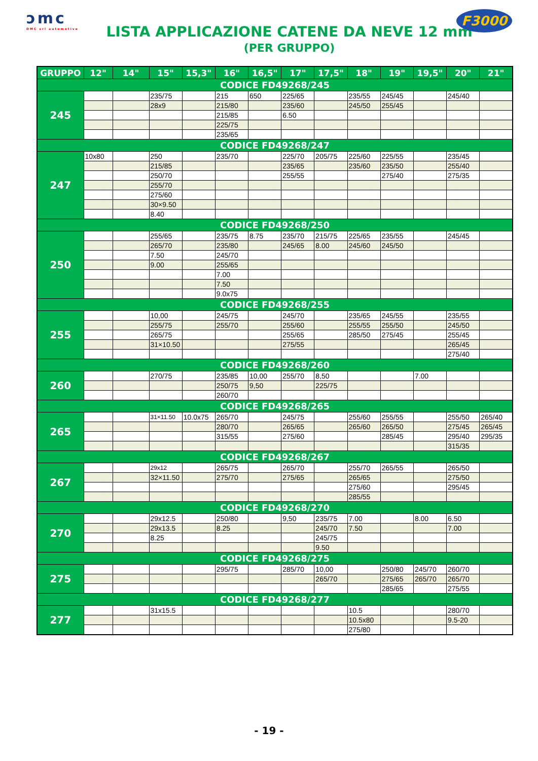ɔmc
DMC srl automotive
LISTA APPLICAZIONE CATENE DA NEVE 12 mm
(PER GRUPPO)
F3000
| GRUPPO | 12" | 14" | 15" | 15,3" | 16" | 16,5" | 17" | 17,5" | 18" | 19" | 19,5" | 20" | 21" |
| --- | --- | --- | --- | --- | --- | --- | --- | --- | --- | --- | --- | --- | --- |
| CODICE FD49268/245 | | | | | | | | | | | | | |
| 245 | | | 235/75 | | 215 | 650 | 225/65 | | 235/55 | 245/45 | | 245/40 | |
| | | | 28x9 | | 215/80 | | 235/60 | | 245/50 | 255/45 | | | |
| | | | | | 215/85 | | 6.50 | | | | | | |
| | | | | | 225/75 | | | | | | | | |
| | | | | | 235/65 | | | | | | | | |
| CODICE FD49268/247 | | | | | | | | | | | | | |
| 247 | 10x80 | | 250 | | 235/70 | | 225/70 | 205/75 | 225/60 | 225/55 | | 235/45 | |
| | | | 215/85 | | | | 235/65 | | 235/60 | 235/50 | | 255/40 | |
| | | | 250/70 | | | | 255/55 | | | 275/40 | | 275/35 | |
| | | | 255/70 | | | | | | | | | | |
| | | | 275/60 | | | | | | | | | | |
| | | | 30×9.50 | | | | | | | | | | |
| | | | 8.40 | | | | | | | | | | |
| CODICE FD49268/250 | | | | | | | | | | | | | |
| 250 | | | 255/65 | | 235/75 | 8.75 | 235/70 | 215/75 | 225/65 | 235/55 | | 245/45 | |
| | | | 265/70 | | 235/80 | | 245/65 | 8.00 | 245/60 | 245/50 | | | |
| | | | 7.50 | | 245/70 | | | | | | | | |
| | | | 9.00 | | 255/65 | | | | | | | | |
| | | | | | 7.00 | | | | | | | | |
| | | | | | 7.50 | | | | | | | | |
| | | | | | 9.0x75 | | | | | | | | |
| CODICE FD49268/255 | | | | | | | | | | | | | |
| 255 | | | 10,00 | | 245/75 | | 245/70 | | 235/65 | 245/55 | | 235/55 | |
| | | | 255/75 | | 255/70 | | 255/60 | | 255/55 | 255/50 | | 245/50 | |
| | | | 265/75 | | | | 255/65 | | 285/50 | 275/45 | | 255/45 | |
| | | | 31×10.50 | | | | 275/55 | | | | | 265/45 | |
| | | | | | | | | | | | | 275/40 | |
| CODICE FD49268/260 | | | | | | | | | | | | | |
| 260 | | | 270/75 | | 235/85 | 10,00 | 255/70 | 8,50 | | | 7.00 | | |
| | | | | | 250/75 | 9,50 | | 225/75 | | | | | |
| | | | | | 260/70 | | | | | | | | |
| CODICE FD49268/265 | | | | | | | | | | | | | |
| 265 | | | 31×11.50 | 10.0x75 | 265/70 | | 245/75 | | 255/60 | 255/55 | | 255/50 | 265/40 |
| | | | | | 280/70 | | 265/65 | | 265/60 | 265/50 | | 275/45 | 265/45 |
| | | | | | 315/55 | | 275/60 | | | 285/45 | | 295/40 | 295/35 |
| | | | | | | | | | | | | 315/35 | |
| CODICE FD49268/267 | | | | | | | | | | | | | |
| 267 | | | 29x12 | | 265/75 | | 265/70 | | 255/70 | 265/55 | | 265/50 | |
| | | | 32×11.50 | | 275/70 | | 275/65 | | 265/65 | | | 275/50 | |
| | | | | | | | | | 275/60 | | | 295/45 | |
| | | | | | | | | | 285/55 | | | | |
| CODICE FD49268/270 | | | | | | | | | | | | | |
| 270 | | | 29x12.5 | | 250/80 | | 9,50 | 235/75 | 7.00 | | 8.00 | 6.50 | |
| | | | 29x13.5 | | 8.25 | | | 245/70 | 7.50 | | | 7.00 | |
| | | | 8.25 | | | | | 245/75 | | | | | |
| | | | | | | | | 9.50 | | | | | |
| CODICE FD49268/275 | | | | | | | | | | | | | |
| 275 | | | | | 295/75 | | 285/70 | 10,00 | | 250/80 | 245/70 | 260/70 | |
| | | | | | | | | 265/70 | | 275/65 | 265/70 | 265/70 | |
| | | | | | | | | | | 285/65 | | 275/55 | |
| CODICE FD49268/277 | | | | | | | | | | | | | |
| 277 | | | 31x15.5 | | | | | | 10.5 | | | 280/70 | |
| | | | | | | | | | 10.5x80 | | | 9.5-20 | |
| | | | | | | | | | 275/80 | | | | |
- 19 -